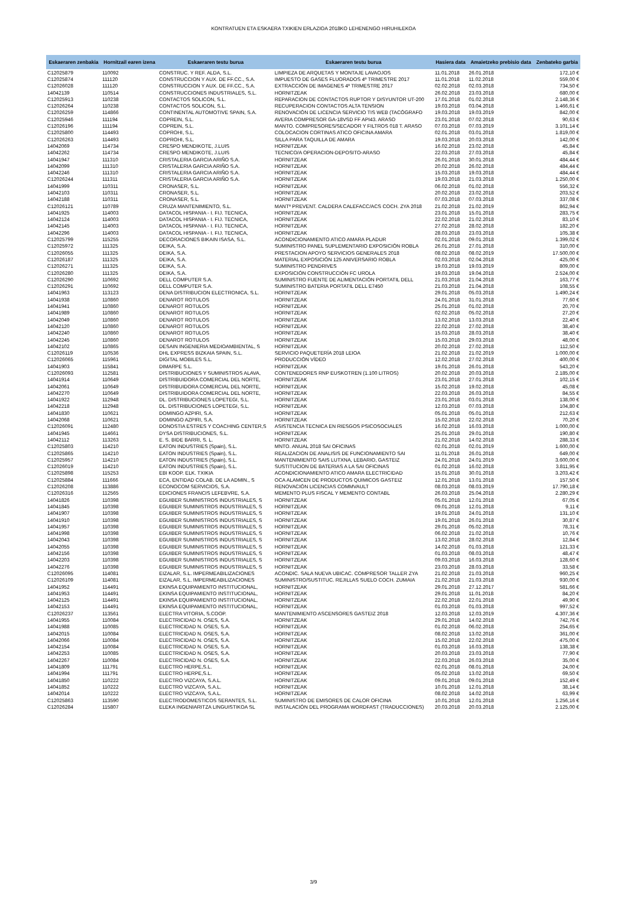KONTRATUEN ETA ESKAERA TXIKIEN ERLAZIOA 2018KO LEHENENGO HIRUHILEKOA
| Eskaeraren zenbakia | Hornitzail earen izena | Eskaeraren testu burua | Eskaeraren testu burua | Hasiera data | Amaietzeko prebisio data | Zenbateko garbia |
| --- | --- | --- | --- | --- | --- | --- |
| C12025879 | 110092 | CONSTRUC. Y REF. ALDA, S.L. | LIMPIEZA DE ARQUETAS Y MONTAJE LAVAOJOS | 11.01.2018 | 26.01.2018 | 172,10 € |
| C12025874 | 111120 | CONSTRUCCION Y AUX. DE FF.CC., S.A. | IMPUESTO DE GASES FLUORADOS 4º TRIMESTRE 2017 | 11.01.2018 | 11.02.2018 | 559,00 € |
| C12026028 | 111120 | CONSTRUCCION Y AUX. DE FF.CC., S.A. | EXTRACCIÓN DE IMAGENES 4º TRIMESTRE 2017 | 02.02.2018 | 02.03.2018 | 734,50 € |
| 14042139 | 110514 | CONSTRUCCIONES INDUSTRIALES, S.L. | HORNITZEAK | 26.02.2018 | 23.03.2018 | 680,00 € |
| C12025913 | 110238 | CONTACTOS SOLICON, S.L. | REPARACION DE CONTACTOS RUPTOR Y DISYUNTOR UT-200 | 17.01.2018 | 01.02.2018 | 2.148,36 € |
| C12026264 | 110238 | CONTACTOS SOLICON, S.L. | RECUPERACION CONTACTOS ALTA TENSION | 19.03.2018 | 03.04.2018 | 1.466,61 € |
| C12026259 | 114866 | CONTINENTAL AUTOMOTIVE SPAIN, S.A. | RENOVACIÓN DE LICENCIA SERVICIO TIS WEB (TACÓGRAFO | 19.03.2018 | 19.03.2019 | 842,00 € |
| C12025946 | 111194 | COPREIN, S.L. | AVERIA COMPRESOR GA-18VSD FF API43. ARASO | 23.01.2018 | 07.02.2018 | 90,63 € |
| C12026196 | 111194 | COPREIN, S.L. | MANTO. COMPRESORES/SECADOR Y FILTROS 018 T. ARASO | 07.03.2018 | 07.03.2019 | 3.101,14 € |
| C12025800 | 114493 | COPROHI, S.L. | COLOCACION CORTINAS ATICO OFICINA AMARA | 02.01.2018 | 03.01.2018 | 1.819,00 € |
| C12026263 | 114493 | COPROHI, S.L. | SILLA PARA TAQUILLA DE AMARA | 19.03.2018 | 20.03.2018 | 142,00 € |
| 14042069 | 114734 | CRESPO MENDIKOTE, J.LUIS | HORNITZEAK | 16.02.2018 | 23.02.2018 | 45,84 € |
| 14042262 | 114734 | CRESPO MENDIKOTE, J.LUIS | TECNICO/A OPERACION-DEPOSITO-ARASO | 22.03.2018 | 27.03.2018 | 45,84 € |
| 14041947 | 111310 | CRISTALERIA GARCIA ARIÑO S.A. | HORNITZEAK | 26.01.2018 | 30.01.2018 | 484,44 € |
| 14042099 | 111310 | CRISTALERIA GARCIA ARIÑO S.A. | HORNITZEAK | 20.02.2018 | 26.02.2018 | 484,44 € |
| 14042246 | 111310 | CRISTALERIA GARCIA ARIÑO S.A. | HORNITZEAK | 15.03.2018 | 19.03.2018 | 484,44 € |
| C12026244 | 111311 | CRISTALERIA GARCIA ARIÑO S.A. | HORNITZEAK | 19.03.2018 | 21.03.2018 | 1.250,00 € |
| 14041999 | 110311 | CRONASER, S.L. | HORNITZEAK | 06.02.2018 | 01.02.2018 | 556,32 € |
| 14042103 | 110311 | CRONASER, S.L. | HORNITZEAK | 20.02.2018 | 23.02.2018 | 203,52 € |
| 14042188 | 110311 | CRONASER, S.L. | HORNITZEAK | 07.03.2018 | 07.03.2018 | 337,08 € |
| C12026121 | 110789 | CRUZA MANTENIMIENTO, S.L. | MANTº PREVENT. CALDERA CALEFACC/ACS COCH. ZYA 2018 | 21.02.2018 | 21.02.2019 | 862,94 € |
| 14041925 | 114003 | DATACOL HISPANIA - I. FIJ. TECNICA, | HORNITZEAK | 23.01.2018 | 15.01.2018 | 283,75 € |
| 14042124 | 114003 | DATACOL HISPANIA - I. FIJ. TECNICA, | HORNITZEAK | 22.02.2018 | 21.02.2018 | 83,10 € |
| 14042145 | 114003 | DATACOL HISPANIA - I. FIJ. TECNICA, | HORNITZEAK | 27.02.2018 | 28.02.2018 | 182,20 € |
| 14042296 | 114003 | DATACOL HISPANIA - I. FIJ. TECNICA, | HORNITZEAK | 28.03.2018 | 23.03.2018 | 105,38 € |
| C12025799 | 115255 | DECORACIONES BIKAIN ISASA, S.L. | ACONDICIONAMIENTO ATICO AMARA PLADUR | 02.01.2018 | 09.01.2018 | 1.399,02 € |
| C12025972 | 111325 | DEIKA, S.A. | SUMINISTRO PANEL SUPLEMENTARIO EXPOSICIÓN ROBLA | 26.01.2018 | 27.01.2018 | 310,00 € |
| C12026055 | 111325 | DEIKA, S.A. | PRESTACION APOYO SERVICIOS GENERALES 2018 | 08.02.2018 | 08.02.2019 | 17.500,00 € |
| C12026187 | 111325 | DEIKA, S.A. | MATERIAL EXPOSICIÓN 125 ANIVERSARIO ROBLA | 02.03.2018 | 02.04.2018 | 425,00 € |
| C12026271 | 111325 | DEIKA, S.A. | SUMINISTRO PENDRIVES | 19.03.2018 | 19.03.2019 | 809,00 € |
| C12026280 | 111325 | DEIKA, S.A. | EXPOSICIÓN CONSTRUCCIÓN FC UROLA | 19.03.2018 | 19.04.2018 | 2.524,00 € |
| C12026290 | 110692 | DELL COMPUTER S.A. | SUMINISTRO FUENTE DE ALIMENTACIÓN PORTATIL DELL | 21.03.2018 | 21.04.2018 | 163,77 € |
| C12026291 | 110692 | DELL COMPUTER S.A. | SUMINISTRO BATERIA PORTATIL DELL E7450 | 21.03.2018 | 21.04.2018 | 108,55 € |
| 14041963 | 113123 | DENA DISTRIBUCION ELECTRONICA, S.L. | HORNITZEAK | 29.01.2018 | 05.03.2018 | 1.490,24 € |
| 14041938 | 110860 | DENAROT ROTULOS | HORNITZEAK | 24.01.2018 | 31.01.2018 | 77,60 € |
| 14041941 | 110860 | DENAROT ROTULOS | HORNITZEAK | 25.01.2018 | 01.02.2018 | 20,70 € |
| 14041989 | 110860 | DENAROT ROTULOS | HORNITZEAK | 02.02.2018 | 05.02.2018 | 27,20 € |
| 14042049 | 110860 | DENAROT ROTULOS | HORNITZEAK | 13.02.2018 | 13.03.2018 | 22,40 € |
| 14042120 | 110860 | DENAROT ROTULOS | HORNITZEAK | 22.02.2018 | 27.02.2018 | 38,40 € |
| 14042240 | 110860 | DENAROT ROTULOS | HORNITZEAK | 15.03.2018 | 28.03.2018 | 38,40 € |
| 14042245 | 110860 | DENAROT ROTULOS | HORNITZEAK | 15.03.2018 | 29.03.2018 | 48,00 € |
| 14042102 | 110865 | DESAIN INGENIERIA MEDIOAMBIENTAL, S | HORNITZEAK | 20.02.2018 | 27.02.2018 | 112,50 € |
| C12026119 | 110536 | DHL EXPRESS BIZKAIA SPAIN, S.L. | SERVICIO PAQUETERÍA 2018 LEIOA | 21.02.2018 | 21.02.2019 | 1.000,00 € |
| C12026065 | 115961 | DIGITAL MOBILES S.L. | PRODUCCIÓN VÍDEO | 12.02.2018 | 27.02.2018 | 400,00 € |
| 14041903 | 115841 | DIMARPE S.L. | HORNITZEAK | 19.01.2018 | 26.01.2018 | 543,20 € |
| C12026093 | 112581 | DISTRIBUCIONES Y SUMINISTROS ALAVA, | CONTENEDORES RNP EUSKOTREN (1.100 LITROS) | 20.02.2018 | 20.03.2018 | 2.185,00 € |
| 14041914 | 110649 | DISTRIBUIDORA COMERCIAL DEL NORTE, | HORNITZEAK | 23.01.2018 | 27.01.2018 | 102,15 € |
| 14042061 | 110649 | DISTRIBUIDORA COMERCIAL DEL NORTE, | HORNITZEAK | 15.02.2018 | 19.02.2018 | 45,08 € |
| 14042270 | 110649 | DISTRIBUIDORA COMERCIAL DEL NORTE, | HORNITZEAK | 22.03.2018 | 26.03.2018 | 84,55 € |
| 14041922 | 112948 | DL. DISTRIBUCIONES LOPETEGI, S.L. | HORNITZEAK | 23.01.2018 | 03.01.2018 | 138,00 € |
| 14042218 | 112948 | DL. DISTRIBUCIONES LOPETEGI, S.L. | HORNITZEAK | 12.03.2018 | 07.03.2018 | 104,80 € |
| 14041830 | 110621 | DOMINGO AZPIRI, S.A. | HORNITZEAK | 05.01.2018 | 05.01.2018 | 212,63 € |
| 14042068 | 110621 | DOMINGO AZPIRI, S.A. | HORNITZEAK | 15.02.2018 | 22.02.2018 | 70,20 € |
| C12026091 | 112480 | DONOSTIA ESTRES Y COACHING CENTER,S | ASISTENCIA TECNICA EN RIESGOS PSICOSOCIALES | 16.02.2018 | 16.03.2018 | 1.000,00 € |
| 14041945 | 114661 | DYSA DISTRIBUCIONES, S.L. | HORNITZEAK | 25.01.2018 | 29.01.2018 | 190,80 € |
| 14042112 | 113263 | E. S. BIDE BARRI, S. L. | HORNITZEAK | 21.02.2018 | 14.02.2018 | 288,33 € |
| C12025803 | 114210 | EATON INDUSTRIES (Spain), S.L. | MNTO. ANUAL 2018 SAI OFICINAS | 02.01.2018 | 02.01.2019 | 1.600,00 € |
| C12025865 | 114210 | EATON INDUSTRIES (Spain), S.L. | REALIZACION DE ANALISIS DE FUNCIONAMIENTO SAI | 11.01.2018 | 26.01.2018 | 649,00 € |
| C12025957 | 114210 | EATON INDUSTRIES (Spain), S.L. | MANTENIMIENTO SAIS LUTXNA, LEBARIO, GASTEIZ | 24.01.2018 | 24.01.2019 | 3.600,00 € |
| C12026019 | 114210 | EATON INDUSTRIES (Spain), S.L. | SUSTITUCION DE BATERIAS A LA SAI OFICINAS | 01.02.2018 | 16.02.2018 | 3.811,95 € |
| C12025898 | 115253 | EBI KOOP. ELK. TXIKIA | ACONDICIONAMIENTO ATICO AMARA ELECTRICIDAD | 15.01.2018 | 30.01.2018 | 3.203,42 € |
| C12025884 | 111666 | ECA, ENTIDAD COLAB. DE LA ADMIN., S | OCA ALAMCEN DE PRODUCTOS QUIMICOS GASTEIZ | 12.01.2018 | 13.01.2018 | 157,50 € |
| C12026208 | 113886 | ECONOCOM SERVICIOS, S.A. | RENOVACIÓN LICENCIAS COMMVAULT | 08.03.2018 | 08.03.2019 | 17.790,18 € |
| C12026316 | 112565 | EDICIONES FRANCIS LEFEBVRE, S.A. | MEMENTO PLUS FISCAL Y MEMENTO CONTABL | 26.03.2018 | 25.04.2018 | 2.280,29 € |
| 14041826 | 110398 | EGUIBER SUMINISTROS INDUSTRIALES, S | HORNITZEAK | 05.01.2018 | 12.01.2018 | 67,05 € |
| 14041845 | 110398 | EGUIBER SUMINISTROS INDUSTRIALES, S | HORNITZEAK | 09.01.2018 | 12.01.2018 | 9,11 € |
| 14041907 | 110398 | EGUIBER SUMINISTROS INDUSTRIALES, S | HORNITZEAK | 19.01.2018 | 24.01.2018 | 131,10 € |
| 14041910 | 110398 | EGUIBER SUMINISTROS INDUSTRIALES, S | HORNITZEAK | 19.01.2018 | 26.01.2018 | 30,87 € |
| 14041957 | 110398 | EGUIBER SUMINISTROS INDUSTRIALES, S | HORNITZEAK | 29.01.2018 | 05.02.2018 | 78,31 € |
| 14041998 | 110398 | EGUIBER SUMINISTROS INDUSTRIALES, S | HORNITZEAK | 06.02.2018 | 21.02.2018 | 10,76 € |
| 14042043 | 110398 | EGUIBER SUMINISTROS INDUSTRIALES, S | HORNITZEAK | 13.02.2018 | 28.02.2018 | 12,84 € |
| 14042055 | 110398 | EGUIBER SUMINISTROS INDUSTRIALES, S | HORNITZEAK | 14.02.2018 | 01.03.2018 | 121,33 € |
| 14042156 | 110398 | EGUIBER SUMINISTROS INDUSTRIALES, S | HORNITZEAK | 01.03.2018 | 08.03.2018 | 48,47 € |
| 14042203 | 110398 | EGUIBER SUMINISTROS INDUSTRIALES, S | HORNITZEAK | 09.03.2018 | 16.03.2018 | 128,60 € |
| 14042276 | 110398 | EGUIBER SUMINISTROS INDUSTRIALES, S | HORNITZEAK | 23.03.2018 | 28.03.2018 | 33,58 € |
| C12026095 | 114081 | EIZALAR, S.L. IMPERMEABILIZACIONES | ACONDIC. SALA NUEVA UBICAC. COMPRESOR TALLER ZYA | 21.02.2018 | 21.03.2018 | 960,25 € |
| C12026109 | 114081 | EIZALAR, S.L. IMPERMEABILIZACIONES | SUMINISTRO/SUSTITUC. REJILLAS SUELO COCH. ZUMAIA | 21.02.2018 | 21.03.2018 | 930,00 € |
| 14041952 | 114491 | EKINSA EQUIPAMIENTO INSTITUCIONAL, | HORNITZEAK | 29.01.2018 | 27.12.2017 | 581,66 € |
| 14041953 | 114491 | EKINSA EQUIPAMIENTO INSTITUCIONAL, | HORNITZEAK | 29.01.2018 | 11.01.2018 | 84,20 € |
| 14042125 | 114491 | EKINSA EQUIPAMIENTO INSTITUCIONAL, | HORNITZEAK | 22.02.2018 | 22.01.2018 | 49,90 € |
| 14042153 | 114491 | EKINSA EQUIPAMIENTO INSTITUCIONAL, | HORNITZEAK | 01.03.2018 | 01.03.2018 | 997,52 € |
| C12026237 | 113561 | ELECTRA VITORIA, S.COOP. | MANTENIMIENTO ASCENSORES GASTEIZ 2018 | 12.03.2018 | 12.03.2019 | 4.307,36 € |
| 14041955 | 110084 | ELECTRICIDAD N. OSES, S.A. | HORNITZEAK | 29.01.2018 | 14.02.2018 | 742,76 € |
| 14041988 | 110085 | ELECTRICIDAD N. OSES, S.A. | HORNITZEAK | 01.02.2018 | 06.02.2018 | 254,65 € |
| 14042015 | 110084 | ELECTRICIDAD N. OSES, S.A. | HORNITZEAK | 08.02.2018 | 13.02.2018 | 361,00 € |
| 14042066 | 110084 | ELECTRICIDAD N. OSES, S.A. | HORNITZEAK | 15.02.2018 | 22.02.2018 | 475,00 € |
| 14042154 | 110084 | ELECTRICIDAD N. OSES, S.A. | HORNITZEAK | 01.03.2018 | 16.03.2018 | 138,38 € |
| 14042253 | 110085 | ELECTRICIDAD N. OSES, S.A. | HORNITZEAK | 20.03.2018 | 23.03.2018 | 77,90 € |
| 14042267 | 110084 | ELECTRICIDAD N. OSES, S.A. | HORNITZEAK | 22.03.2018 | 26.03.2018 | 35,00 € |
| 14041809 | 111791 | ELECTRO HERPE,S.L. | HORNITZEAK | 02.01.2018 | 08.01.2018 | 24,00 € |
| 14041994 | 111791 | ELECTRO HERPE,S.L. | HORNITZEAK | 05.02.2018 | 13.02.2018 | 69,50 € |
| 14041850 | 110222 | ELECTRO VIZCAYA, S.A.L. | HORNITZEAK | 09.01.2018 | 09.01.2018 | 152,49 € |
| 14041852 | 110222 | ELECTRO VIZCAYA, S.A.L. | HORNITZEAK | 10.01.2018 | 12.01.2018 | 38,14 € |
| 14042014 | 110222 | ELECTRO VIZCAYA, S.A.L. | HORNITZEAK | 08.02.2018 | 14.02.2018 | 63,99 € |
| C12025863 | 113590 | ELECTRODOMESTICOS SERANTES, S.L. | SUMINISTRO DE EMISORES DE CALOR OFICINA | 10.01.2018 | 12.01.2018 | 1.256,16 € |
| C12026284 | 115807 | ELEKA INGENIARITZA LINGUISTIKOA SL | INSTALACIÓN DEL PROGRAMA WORDFAST (TRADUCCIONES) | 20.03.2018 | 20.03.2018 | 2.125,00 € |
3/9